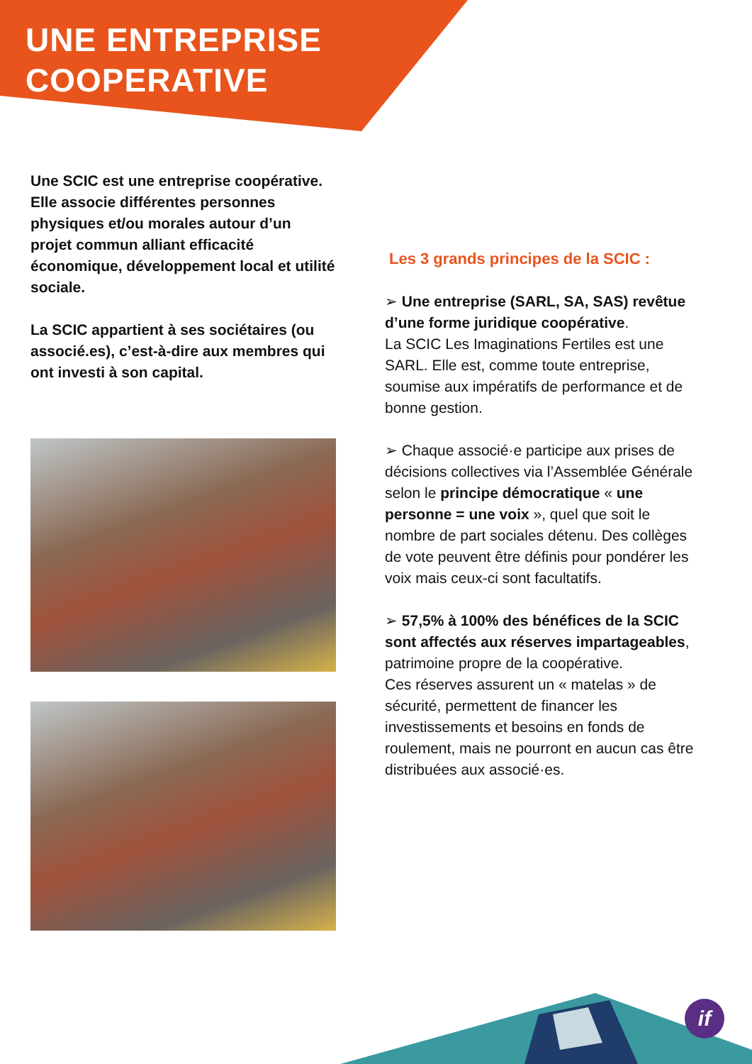UNE ENTREPRISE
COOPERATIVE
Une SCIC est une entreprise coopérative. Elle associe différentes personnes physiques et/ou morales autour d’un projet commun alliant efficacité économique, développement local et utilité sociale.
La SCIC appartient à ses sociétaires (ou associé.es), c’est-à-dire aux membres qui ont investi à son capital.
Les 3 grands principes de la SCIC :
➢ Une entreprise (SARL, SA, SAS) revêtue d’une forme juridique coopérative.
La SCIC Les Imaginations Fertiles est une SARL. Elle est, comme toute entreprise, soumise aux impératifs de performance et de bonne gestion.
➢ Chaque associé·e participe aux prises de décisions collectives via l’Assemblée Générale selon le principe démocratique « une personne = une voix », quel que soit le nombre de part sociales détenu. Des collèges de vote peuvent être définis pour pondérer les voix mais ceux-ci sont facultatifs.
➢ 57,5% à 100% des bénéfices de la SCIC sont affectés aux réserves impartageables, patrimoine propre de la coopérative.
Ces réserves assurent un « matelas » de sécurité, permettent de financer les investissements et besoins en fonds de roulement, mais ne pourront en aucun cas être distribuées aux associé·es.
if